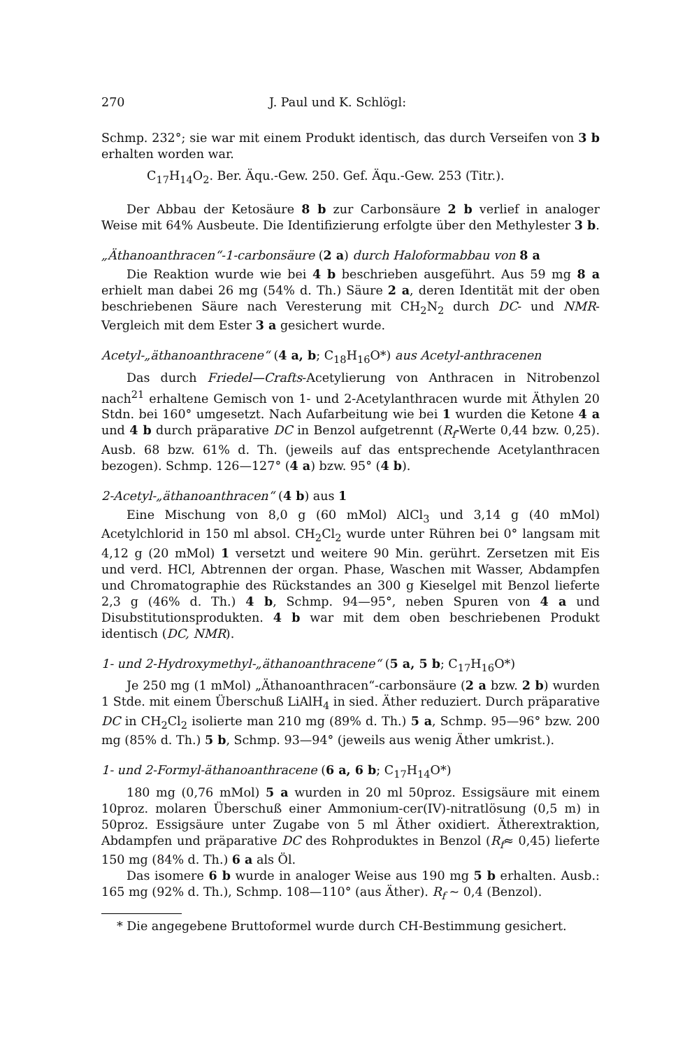270 J. Paul und K. Schlögl:
Schmp. 232°; sie war mit einem Produkt identisch, das durch Verseifen von 3 b erhalten worden war.
C<sub>17</sub>H<sub>14</sub>O<sub>2</sub>. Ber. Äqu.-Gew. 250. Gef. Äqu.-Gew. 253 (Titr.).
Der Abbau der Ketosäure 8 b zur Carbonsäure 2 b verlief in analoger Weise mit 64% Ausbeute. Die Identifizierung erfolgte über den Methylester 3 b.
„Äthanoanthracen“-1-carbonsäure (2 a) durch Haloformabbau von 8 a
Die Reaktion wurde wie bei 4 b beschrieben ausgeführt. Aus 59 mg 8 a erhielt man dabei 26 mg (54% d. Th.) Säure 2 a, deren Identität mit der oben beschriebenen Säure nach Veresterung mit CH<sub>2</sub>N<sub>2</sub> durch DC- und NMR-Vergleich mit dem Ester 3 a gesichert wurde.
Acetyl-„äthanoanthracene“ (4 a, b; C<sub>18</sub>H<sub>16</sub>O*) aus Acetyl-anthracenen
Das durch Friedel—Crafts-Acetylierung von Anthracen in Nitrobenzol nach<sup>21</sup> erhaltene Gemisch von 1- und 2-Acetylanthracen wurde mit Äthylen 20 Stdn. bei 160° umgesetzt. Nach Aufarbeitung wie bei 1 wurden die Ketone 4 a und 4 b durch präparative DC in Benzol aufgetrennt (R<sub>f</sub>-Werte 0,44 bzw. 0,25). Ausb. 68 bzw. 61% d. Th. (jeweils auf das entsprechende Acetylanthracen bezogen). Schmp. 126—127° (4 a) bzw. 95° (4 b).
2-Acetyl-„äthanoanthracen“ (4 b) aus 1
Eine Mischung von 8,0 g (60 mMol) AlCl<sub>3</sub> und 3,14 g (40 mMol) Acetylchlorid in 150 ml absol. CH<sub>2</sub>Cl<sub>2</sub> wurde unter Rühren bei 0° langsam mit 4,12 g (20 mMol) 1 versetzt und weitere 90 Min. gerührt. Zersetzen mit Eis und verd. HCl, Abtrennen der organ. Phase, Waschen mit Wasser, Abdampfen und Chromatographie des Rückstandes an 300 g Kieselgel mit Benzol lieferte 2,3 g (46% d. Th.) 4 b, Schmp. 94—95°, neben Spuren von 4 a und Disubstitutionsprodukten. 4 b war mit dem oben beschriebenen Produkt identisch (DC, NMR).
1- und 2-Hydroxymethyl-„äthanoanthracene“ (5 a, 5 b; C<sub>17</sub>H<sub>16</sub>O*)
Je 250 mg (1 mMol) „Äthanoanthracen“-carbonsäure (2 a bzw. 2 b) wurden 1 Stde. mit einem Überschuß LiAlH<sub>4</sub> in sied. Äther reduziert. Durch präparative DC in CH<sub>2</sub>Cl<sub>2</sub> isolierte man 210 mg (89% d. Th.) 5 a, Schmp. 95—96° bzw. 200 mg (85% d. Th.) 5 b, Schmp. 93—94° (jeweils aus wenig Äther umkrist.).
1- und 2-Formyl-äthanoanthracene (6 a, 6 b; C<sub>17</sub>H<sub>14</sub>O*)
180 mg (0,76 mMol) 5 a wurden in 20 ml 50proz. Essigsäure mit einem 10proz. molaren Überschuß einer Ammonium-cer(IV)-nitratlösung (0,5 m) in 50proz. Essigsäure unter Zugabe von 5 ml Äther oxidiert. Ätherextraktion, Abdampfen und präparative DC des Rohproduktes in Benzol (R<sub>f</sub>≈ 0,45) lieferte 150 mg (84% d. Th.) 6 a als Öl.
Das isomere 6 b wurde in analoger Weise aus 190 mg 5 b erhalten. Ausb.: 165 mg (92% d. Th.), Schmp. 108—110° (aus Äther). R<sub>f</sub> ~ 0,4 (Benzol).
* Die angegebene Bruttoformel wurde durch CH-Bestimmung gesichert.